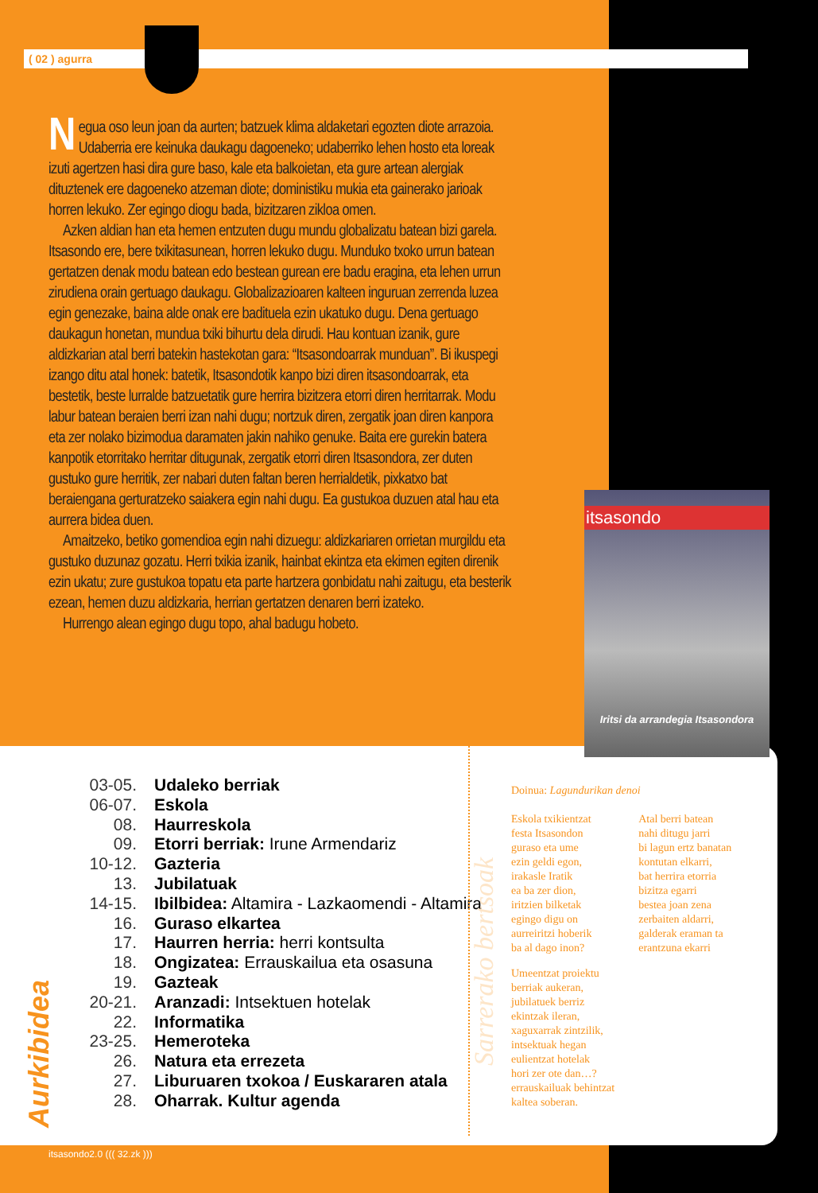( 02 ) agurra
Negua oso leun joan da aurten; batzuek klima aldaketari egozten diote arrazoia. Udaberria ere keinuka daukagu dagoeneko; udaberriko lehen hosto eta loreak izuti agertzen hasi dira gure baso, kale eta balkoietan, eta gure artean alergiak dituztenek ere dagoeneko atzeman diote; doministiku mukia eta gainerako jarioak horren lekuko. Zer egingo diogu bada, bizitzaren zikloa omen.
Azken aldian han eta hemen entzuten dugu mundu globalizatu batean bizi garela. Itsasondo ere, bere txikitasunean, horren lekuko dugu. Munduko txoko urrun batean gertatzen denak modu batean edo bestean gurean ere badu eragina, eta lehen urrun zirudiena orain gertuago daukagu. Globalizazioaren kalteen inguruan zerrenda luzea egin genezake, baina alde onak ere badituela ezin ukatuko dugu. Dena gertuago daukagun honetan, mundua txiki bihurtu dela dirudi. Hau kontuan izanik, gure aldizkarian atal berri batekin hastekotan gara: “Itsasondoarrak munduan”. Bi ikuspegi izango ditu atal honek: batetik, Itsasondotik kanpo bizi diren itsasondoarrak, eta bestetik, beste lurralde batzuetatik gure herrira bizitzera etorri diren herritarrak. Modu labur batean beraien berri izan nahi dugu; nortzuk diren, zergatik joan diren kanpora eta zer nolako bizimodua daramaten jakin nahiko genuke. Baita ere gurekin batera kanpotik etorritako herritar ditugunak, zergatik etorri diren Itsasondora, zer duten gustuko gure herritik, zer nabari duten faltan beren herrialdetik, pixkatxo bat beraiengana gerturatzeko saiakera egin nahi dugu. Ea gustukoa duzuen atal hau eta aurrera bidea duen.
Amaitzeko, betiko gomendioa egin nahi dizuegu: aldizkariaren orrietan murgildu eta gustuko duzunaz gozatu. Herri txikia izanik, hainbat ekintza eta ekimen egiten direnik ezin ukatu; zure gustukoa topatu eta parte hartzera gonbidatu nahi zaitugu, eta besterik ezean, hemen duzu aldizkaria, herrian gertatzen denaren berri izateko.
Hurrengo alean egingo dugu topo, ahal badugu hobeto.
itsasondo
Iritsi da arrandegia Itsasondora
03-05. Udaleko berriak
06-07. Eskola
08. Haurreskola
09. Etorri berriak: Irune Armendariz
10-12. Gazteria
13. Jubilatuak
14-15. Ibilbidea: Altamira - Lazkaomendi - Altamira
16. Guraso elkartea
17. Haurren herria: herri kontsulta
18. Ongizatea: Errauskailua eta osasuna
19. Gazteak
20-21. Aranzadi: Intsektuen hotelak
22. Informatika
23-25. Hemeroteka
26. Natura eta errezeta
27. Liburuaren txokoa / Euskararen atala
28. Oharrak. Kultur agenda
Aurkibidea
Sarrerako bertsoak
Doinua: Lagundurikan denoi
Eskola txikientzat
festa Itsasondon
guraso eta ume
ezin geldi egon,
irakasle Iratik
ea ba zer dion,
iritzien bilketak
egingo digu on
aurreiritzi hoberik
ba al dago inon?
Umeentzat proiektu
berriak aukeran,
jubilatuek berriz
ekintzak ileran,
xaguxarrak zintzilik,
intsektuak hegan
eulientzat hotelak
hori zer ote dan…?
errauskailuak behintzat
kaltea soberan.
Atal berri batean
nahi ditugu jarri
bi lagun ertz banatan
kontutan elkarri,
bat herrira etorria
bizitza egarri
bestea joan zena
zerbaiten aldarri,
galderak eraman ta
erantzuna ekarri
itsasondo2.0 ((( 32.zk )))